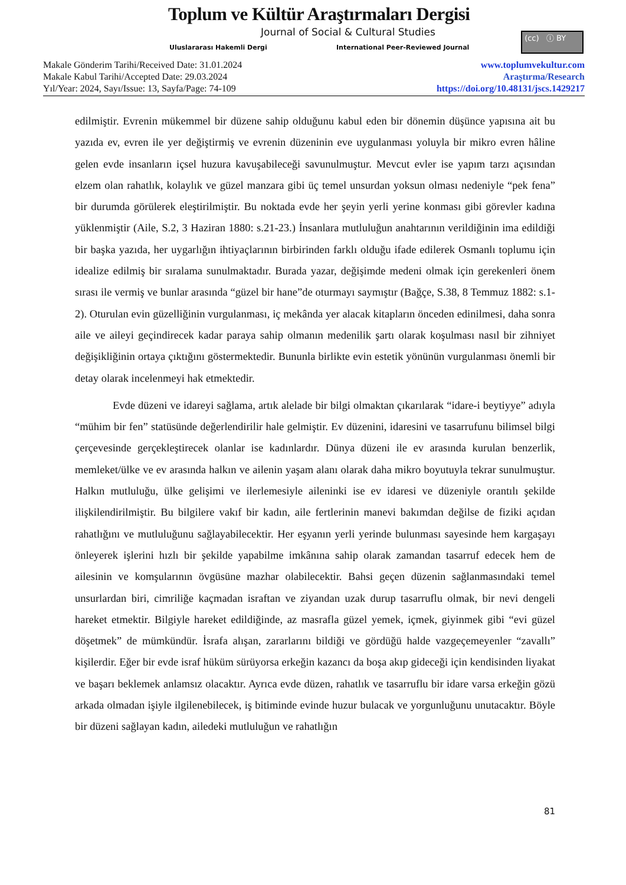Toplum ve Kültür Araştırmaları Dergisi
Journal of Social & Cultural Studies
Uluslararası Hakemli Dergi
International Peer-Reviewed Journal
(cc) ⓘ BY
Makale Gönderim Tarihi/Received Date: 31.01.2024
Makale Kabul Tarihi/Accepted Date: 29.03.2024
Yıl/Year: 2024, Sayı/Issue: 13, Sayfa/Page: 74-109
www.toplumvekultur.com
Araştırma/Research
https://doi.org/10.48131/jscs.1429217
edilmiştir. Evrenin mükemmel bir düzene sahip olduğunu kabul eden bir dönemin düşünce yapısına ait bu yazıda ev, evren ile yer değiştirmiş ve evrenin düzeninin eve uygulanması yoluyla bir mikro evren hâline gelen evde insanların içsel huzura kavuşabileceği savunulmuştur. Mevcut evler ise yapım tarzı açısından elzem olan rahatlık, kolaylık ve güzel manzara gibi üç temel unsurdan yoksun olması nedeniyle “pek fena” bir durumda görülerek eleştirilmiştir. Bu noktada evde her şeyin yerli yerine konması gibi görevler kadına yüklenmiştir (Aile, S.2, 3 Haziran 1880: s.21-23.) İnsanlara mutluluğun anahtarının verildiğinin ima edildiği bir başka yazıda, her uygarlığın ihtiyaçlarının birbirinden farklı olduğu ifade edilerek Osmanlı toplumu için idealize edilmiş bir sıralama sunulmaktadır. Burada yazar, değişimde medeni olmak için gerekenleri önem sırası ile vermiş ve bunlar arasında “güzel bir hane”de oturmayı saymıştır (Bağçe, S.38, 8 Temmuz 1882: s.1-2). Oturulan evin güzelliğinin vurgulanması, iç mekânda yer alacak kitapların önceden edinilmesi, daha sonra aile ve aileyi geçindirecek kadar paraya sahip olmanın medenilik şartı olarak koşulması nasıl bir zihniyet değişikliğinin ortaya çıktığını göstermektedir. Bununla birlikte evin estetik yönünün vurgulanması önemli bir detay olarak incelenmeyi hak etmektedir.
Evde düzeni ve idareyi sağlama, artık alelade bir bilgi olmaktan çıkarılarak “idare-i beytiyye” adıyla “mühim bir fen” statüsünde değerlendirilir hale gelmiştir. Ev düzenini, idaresini ve tasarrufunu bilimsel bilgi çerçevesinde gerçekleştirecek olanlar ise kadınlardır. Dünya düzeni ile ev arasında kurulan benzerlik, memleket/ülke ve ev arasında halkın ve ailenin yaşam alanı olarak daha mikro boyutuyla tekrar sunulmuştur. Halkın mutluluğu, ülke gelişimi ve ilerlemesiyle aileninki ise ev idaresi ve düzeniyle orantılı şekilde ilişkilendirilmiştir. Bu bilgilere vakıf bir kadın, aile fertlerinin manevi bakımdan değilse de fiziki açıdan rahatlığını ve mutluluğunu sağlayabilecektir. Her eşyanın yerli yerinde bulunması sayesinde hem kargaşayı önleyerek işlerini hızlı bir şekilde yapabilme imkânına sahip olarak zamandan tasarruf edecek hem de ailesinin ve komşularının övgüsüne mazhar olabilecektir. Bahsi geçen düzenin sağlanmasındaki temel unsurlardan biri, cimriliğe kaçmadan israftan ve ziyandan uzak durup tasarruflu olmak, bir nevi dengeli hareket etmektir. Bilgiyle hareket edildiğinde, az masrafla güzel yemek, içmek, giyinmek gibi “evi güzel döşetmek” de mümkündür. İsrafa alışan, zararlarını bildiği ve gördüğü halde vazgeçemeyenler “zavallı” kişilerdir. Eğer bir evde israf hüküm sürüyorsa erkeğin kazancı da boşa akıp gideceği için kendisinden liyakat ve başarı beklemek anlamsız olacaktır. Ayrıca evde düzen, rahatlık ve tasarruflu bir idare varsa erkeğin gözü arkada olmadan işiyle ilgilenebilecek, iş bitiminde evinde huzur bulacak ve yorgunluğunu unutacaktır. Böyle bir düzeni sağlayan kadın, ailedeki mutluluğun ve rahatlığın
81